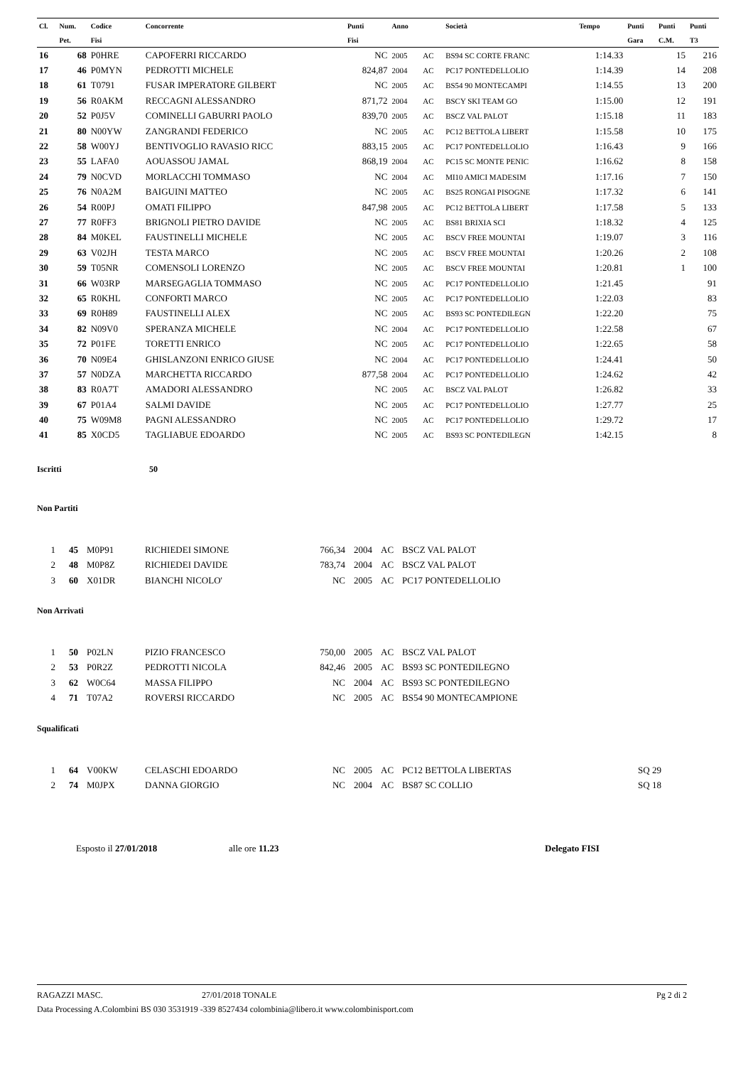| Cl. | Num. | Codice | Concorrente | Punti | Anno | | Società | Tempo | Punti | Punti | Punti |
| --- | --- | --- | --- | --- | --- | --- | --- | --- | --- | --- | --- |
| | Pet. | Fisi | | Fisi | | | | | Gara | C.M. | T3 |
| 16 | 68 | P0HRE | CAPOFERRI RICCARDO | NC | 2005 | AC | BS94 SC CORTE FRANC | 1:14.33 | | 15 | 216 |
| 17 | 46 | P0MYN | PEDROTTI MICHELE | 824,87 | 2004 | AC | PC17 PONTEDELLOLIO | 1:14.39 | | 14 | 208 |
| 18 | 61 | T0791 | FUSAR IMPERATORE GILBERT | NC | 2005 | AC | BS54 90 MONTECAMPI | 1:14.55 | | 13 | 200 |
| 19 | 56 | R0AKM | RECCAGNI ALESSANDRO | 871,72 | 2004 | AC | BSCY SKI TEAM GO | 1:15.00 | | 12 | 191 |
| 20 | 52 | P0J5V | COMINELLI GABURRI PAOLO | 839,70 | 2005 | AC | BSCZ VAL PALOT | 1:15.18 | | 11 | 183 |
| 21 | 80 | N00YW | ZANGRANDI FEDERICO | NC | 2005 | AC | PC12 BETTOLA LIBERT | 1:15.58 | | 10 | 175 |
| 22 | 58 | W00YJ | BENTIVOGLIO RAVASIO RICC | 883,15 | 2005 | AC | PC17 PONTEDELLOLIO | 1:16.43 | | 9 | 166 |
| 23 | 55 | LAFA0 | AOUASSOU JAMAL | 868,19 | 2004 | AC | PC15 SC MONTE PENIC | 1:16.62 | | 8 | 158 |
| 24 | 79 | N0CVD | MORLACCHI TOMMASO | NC | 2004 | AC | MI10 AMICI MADESIM | 1:17.16 | | 7 | 150 |
| 25 | 76 | N0A2M | BAIGUINI MATTEO | NC | 2005 | AC | BS25 RONGAI PISOGNE | 1:17.32 | | 6 | 141 |
| 26 | 54 | R00PJ | OMATI FILIPPO | 847,98 | 2005 | AC | PC12 BETTOLA LIBERT | 1:17.58 | | 5 | 133 |
| 27 | 77 | R0FF3 | BRIGNOLI PIETRO DAVIDE | NC | 2005 | AC | BS81 BRIXIA SCI | 1:18.32 | | 4 | 125 |
| 28 | 84 | M0KEL | FAUSTINELLI MICHELE | NC | 2005 | AC | BSCV FREE MOUNTAI | 1:19.07 | | 3 | 116 |
| 29 | 63 | V02JH | TESTA MARCO | NC | 2005 | AC | BSCV FREE MOUNTAI | 1:20.26 | | 2 | 108 |
| 30 | 59 | T05NR | COMENSOLI LORENZO | NC | 2005 | AC | BSCV FREE MOUNTAI | 1:20.81 | | 1 | 100 |
| 31 | 66 | W03RP | MARSEGAGLIA TOMMASO | NC | 2005 | AC | PC17 PONTEDELLOLIO | 1:21.45 | | | 91 |
| 32 | 65 | R0KHL | CONFORTI MARCO | NC | 2005 | AC | PC17 PONTEDELLOLIO | 1:22.03 | | | 83 |
| 33 | 69 | R0H89 | FAUSTINELLI ALEX | NC | 2005 | AC | BS93 SC PONTEDILEGN | 1:22.20 | | | 75 |
| 34 | 82 | N09V0 | SPERANZA MICHELE | NC | 2004 | AC | PC17 PONTEDELLOLIO | 1:22.58 | | | 67 |
| 35 | 72 | P01FE | TORETTI ENRICO | NC | 2005 | AC | PC17 PONTEDELLOLIO | 1:22.65 | | | 58 |
| 36 | 70 | N09E4 | GHISLANZONI ENRICO GIUSE | NC | 2004 | AC | PC17 PONTEDELLOLIO | 1:24.41 | | | 50 |
| 37 | 57 | N0DZA | MARCHETTA RICCARDO | 877,58 | 2004 | AC | PC17 PONTEDELLOLIO | 1:24.62 | | | 42 |
| 38 | 83 | R0A7T | AMADORI ALESSANDRO | NC | 2005 | AC | BSCZ VAL PALOT | 1:26.82 | | | 33 |
| 39 | 67 | P01A4 | SALMI DAVIDE | NC | 2005 | AC | PC17 PONTEDELLOLIO | 1:27.77 | | | 25 |
| 40 | 75 | W09M8 | PAGNI ALESSANDRO | NC | 2005 | AC | PC17 PONTEDELLOLIO | 1:29.72 | | | 17 |
| 41 | 85 | X0CD5 | TAGLIABUE EDOARDO | NC | 2005 | AC | BS93 SC PONTEDILEGN | 1:42.15 | | | 8 |
Iscritti 50
Non Partiti
| 1 | 45 | M0P91 | RICHIEDEI SIMONE | 766,34 | 2004 | AC | BSCZ VAL PALOT |
| 2 | 48 | M0P8Z | RICHIEDEI DAVIDE | 783,74 | 2004 | AC | BSCZ VAL PALOT |
| 3 | 60 | X01DR | BIANCHI NICOLO' | NC | 2005 | AC | PC17 PONTEDELLOLIO |
Non Arrivati
| 1 | 50 | P02LN | PIZIO FRANCESCO | 750,00 | 2005 | AC | BSCZ VAL PALOT |
| 2 | 53 | P0R2Z | PEDROTTI NICOLA | 842,46 | 2005 | AC | BS93 SC PONTEDILEGNO |
| 3 | 62 | W0C64 | MASSA FILIPPO | NC | 2004 | AC | BS93 SC PONTEDILEGNO |
| 4 | 71 | T07A2 | ROVERSI RICCARDO | NC | 2005 | AC | BS54 90 MONTECAMPIONE |
Squalificati
| 1 | 64 | V00KW | CELASCHI EDOARDO | NC | 2005 | AC | PC12 BETTOLA LIBERTAS | SQ 29 |
| 2 | 74 | M0JPX | DANNA GIORGIO | NC | 2004 | AC | BS87 SC COLLIO | SQ 18 |
Esposto il 27/01/2018 alle ore 11.23 Delegato FISI
RAGAZZI MASC. 27/01/2018 TONALE Pg 2 di 2
Data Processing A.Colombini BS 030 3531919 -339 8527434 colombinia@libero.it www.colombinisport.com